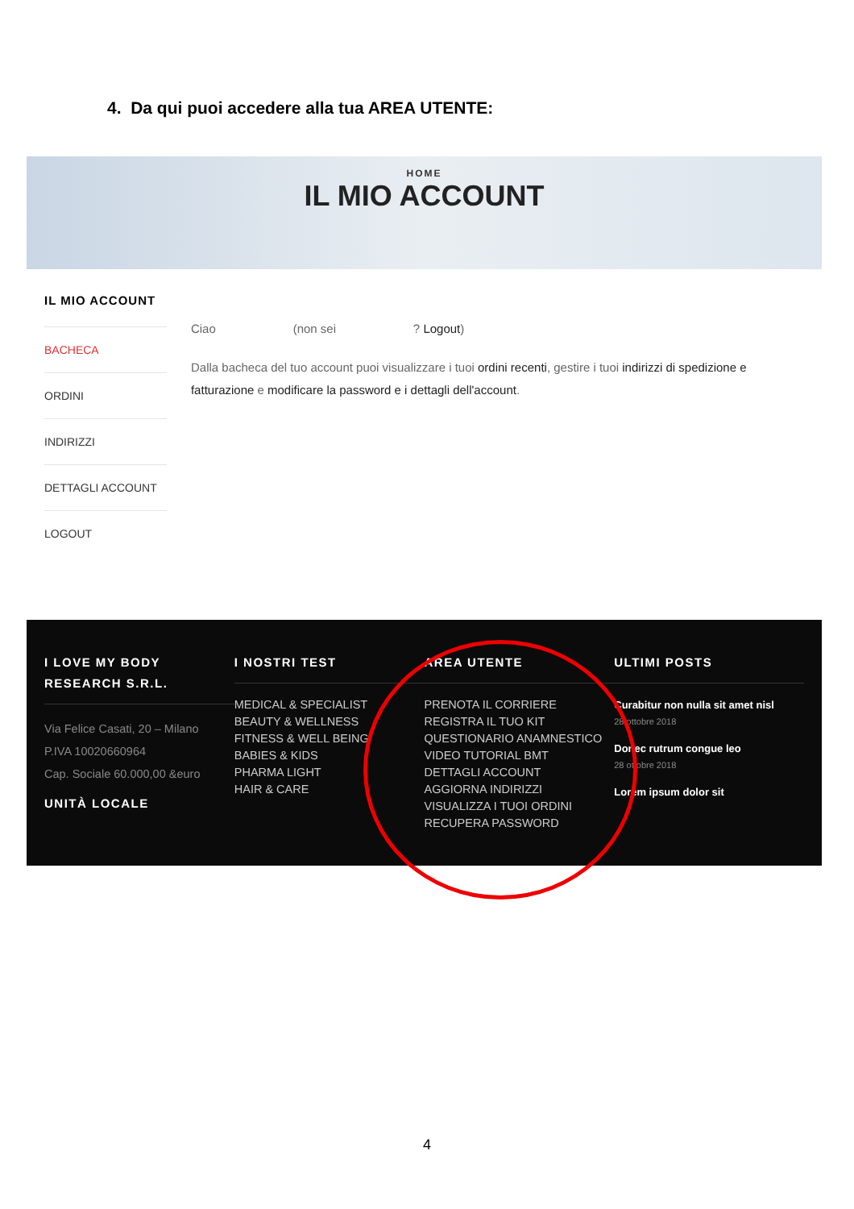4. Da qui puoi accedere alla tua AREA UTENTE:
HOME
IL MIO ACCOUNT
IL MIO ACCOUNT
BACHECA
ORDINI
INDIRIZZI
DETTAGLI ACCOUNT
LOGOUT
Ciao (non sei ? Logout)
Dalla bacheca del tuo account puoi visualizzare i tuoi ordini recenti, gestire i tuoi indirizzi di spedizione e fatturazione e modificare la password e i dettagli dell'account.
I LOVE MY BODY RESEARCH S.R.L.
Via Felice Casati, 20 – Milano
P.IVA 10020660964
Cap. Sociale 60.000,00 &euro
UNITÀ LOCALE
I NOSTRI TEST
MEDICAL & SPECIALIST
BEAUTY & WELLNESS
FITNESS & WELL BEING
BABIES & KIDS
PHARMA LIGHT
HAIR & CARE
AREA UTENTE
PRENOTA IL CORRIERE
REGISTRA IL TUO KIT
QUESTIONARIO ANAMNESTICO
VIDEO TUTORIAL BMT
DETTAGLI ACCOUNT
AGGIORNA INDIRIZZI
VISUALIZZA I TUOI ORDINI
RECUPERA PASSWORD
ULTIMI POSTS
Curabitur non nulla sit amet nisl
28 ottobre 2018
Donec rutrum congue leo
28 ottobre 2018
Lorem ipsum dolor sit
4